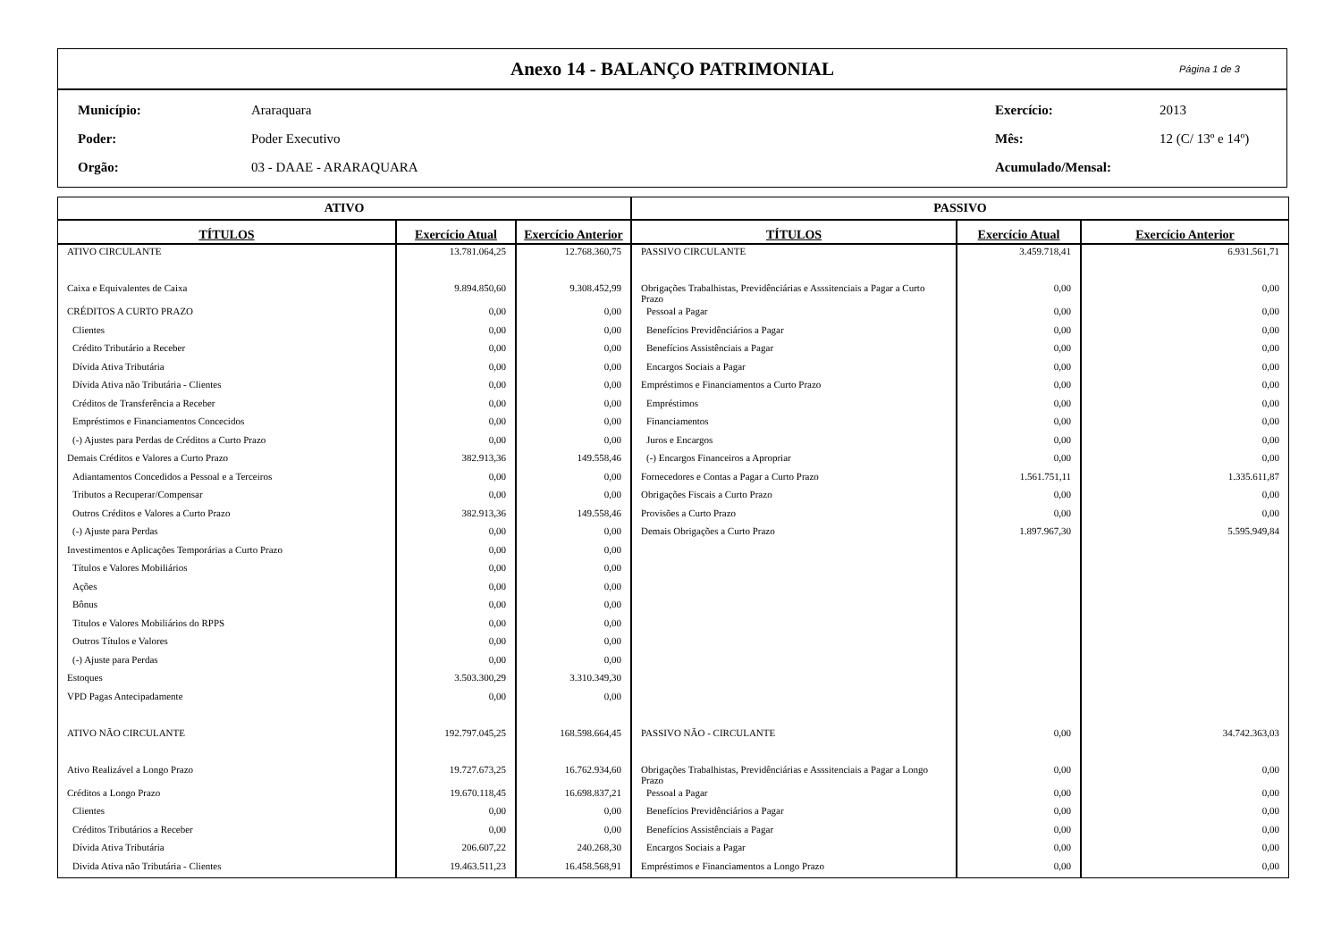Anexo 14 - BALANÇO PATRIMONIAL
Página 1 de 3
| Município: | Araraquara | Exercício: | 2013 |
| Poder: | Poder Executivo | Mês: | 12 (C/ 13º e 14º) |
| Orgão: | 03 - DAAE - ARARAQUARA | Acumulado/Mensal: | |
| ATIVO | | | PASSIVO | | |
| --- | --- | --- | --- | --- | --- |
| TÍTULOS | Exercício Atual | Exercício Anterior | TÍTULOS | Exercício Atual | Exercício Anterior |
| ATIVO CIRCULANTE | 13.781.064,25 | 12.768.360,75 | PASSIVO CIRCULANTE | 3.459.718,41 | 6.931.561,71 |
| Caixa e Equivalentes de Caixa | 9.894.850,60 | 9.308.452,99 | Obrigações Trabalhistas, Previdênciárias e Asssitenciais a Pagar a Curto Prazo | 0,00 | 0,00 |
| CRÉDITOS A CURTO PRAZO | 0,00 | 0,00 | Pessoal a Pagar | 0,00 | 0,00 |
| Clientes | 0,00 | 0,00 | Benefícios Previdênciários a Pagar | 0,00 | 0,00 |
| Crédito Tributário a Receber | 0,00 | 0,00 | Benefícios Assistênciais a Pagar | 0,00 | 0,00 |
| Dívida Ativa Tributária | 0,00 | 0,00 | Encargos Sociais a Pagar | 0,00 | 0,00 |
| Dívida Ativa não Tributária - Clientes | 0,00 | 0,00 | Empréstimos e Financiamentos a Curto Prazo | 0,00 | 0,00 |
| Créditos de Transferência a Receber | 0,00 | 0,00 | Empréstimos | 0,00 | 0,00 |
| Empréstimos e Financiamentos Concecidos | 0,00 | 0,00 | Financiamentos | 0,00 | 0,00 |
| (-) Ajustes para Perdas de Créditos a Curto Prazo | 0,00 | 0,00 | Juros e Encargos | 0,00 | 0,00 |
| Demais Créditos e Valores a Curto Prazo | 382.913,36 | 149.558,46 | (-) Encargos Financeiros a Apropriar | 0,00 | 0,00 |
| Adiantamentos Concedidos a Pessoal e a Terceiros | 0,00 | 0,00 | Fornecedores e Contas a Pagar a Curto Prazo | 1.561.751,11 | 1.335.611,87 |
| Tributos a Recuperar/Compensar | 0,00 | 0,00 | Obrigações Fiscais a Curto Prazo | 0,00 | 0,00 |
| Outros Créditos e Valores a Curto Prazo | 382.913,36 | 149.558,46 | Provisões a Curto Prazo | 0,00 | 0,00 |
| (-) Ajuste para Perdas | 0,00 | 0,00 | Demais Obrigações a Curto Prazo | 1.897.967,30 | 5.595.949,84 |
| Investimentos e Aplicações Temporárias a Curto Prazo | 0,00 | 0,00 | | | |
| Títulos e Valores Mobiliários | 0,00 | 0,00 | | | |
| Ações | 0,00 | 0,00 | | | |
| Bônus | 0,00 | 0,00 | | | |
| Titulos e Valores Mobiliários do RPPS | 0,00 | 0,00 | | | |
| Outros Títulos e Valores | 0,00 | 0,00 | | | |
| (-) Ajuste para Perdas | 0,00 | 0,00 | | | |
| Estoques | 3.503.300,29 | 3.310.349,30 | | | |
| VPD Pagas Antecipadamente | 0,00 | 0,00 | | | |
| ATIVO NÃO CIRCULANTE | 192.797.045,25 | 168.598.664,45 | PASSIVO NÃO - CIRCULANTE | 0,00 | 34.742.363,03 |
| Ativo Realizável a Longo Prazo | 19.727.673,25 | 16.762.934,60 | Obrigações Trabalhistas, Previdênciárias e Asssitenciais a Pagar a Longo Prazo | 0,00 | 0,00 |
| Créditos a Longo Prazo | 19.670.118,45 | 16.698.837,21 | Pessoal a Pagar | 0,00 | 0,00 |
| Clientes | 0,00 | 0,00 | Benefícios Previdênciários a Pagar | 0,00 | 0,00 |
| Créditos Tributários a Receber | 0,00 | 0,00 | Benefícios Assistênciais a Pagar | 0,00 | 0,00 |
| Dívida Ativa Tributária | 206.607,22 | 240.268,30 | Encargos Sociais a Pagar | 0,00 | 0,00 |
| Divida Ativa não Tributária - Clientes | 19.463.511,23 | 16.458.568,91 | Empréstimos e Financiamentos a Longo Prazo | 0,00 | 0,00 |